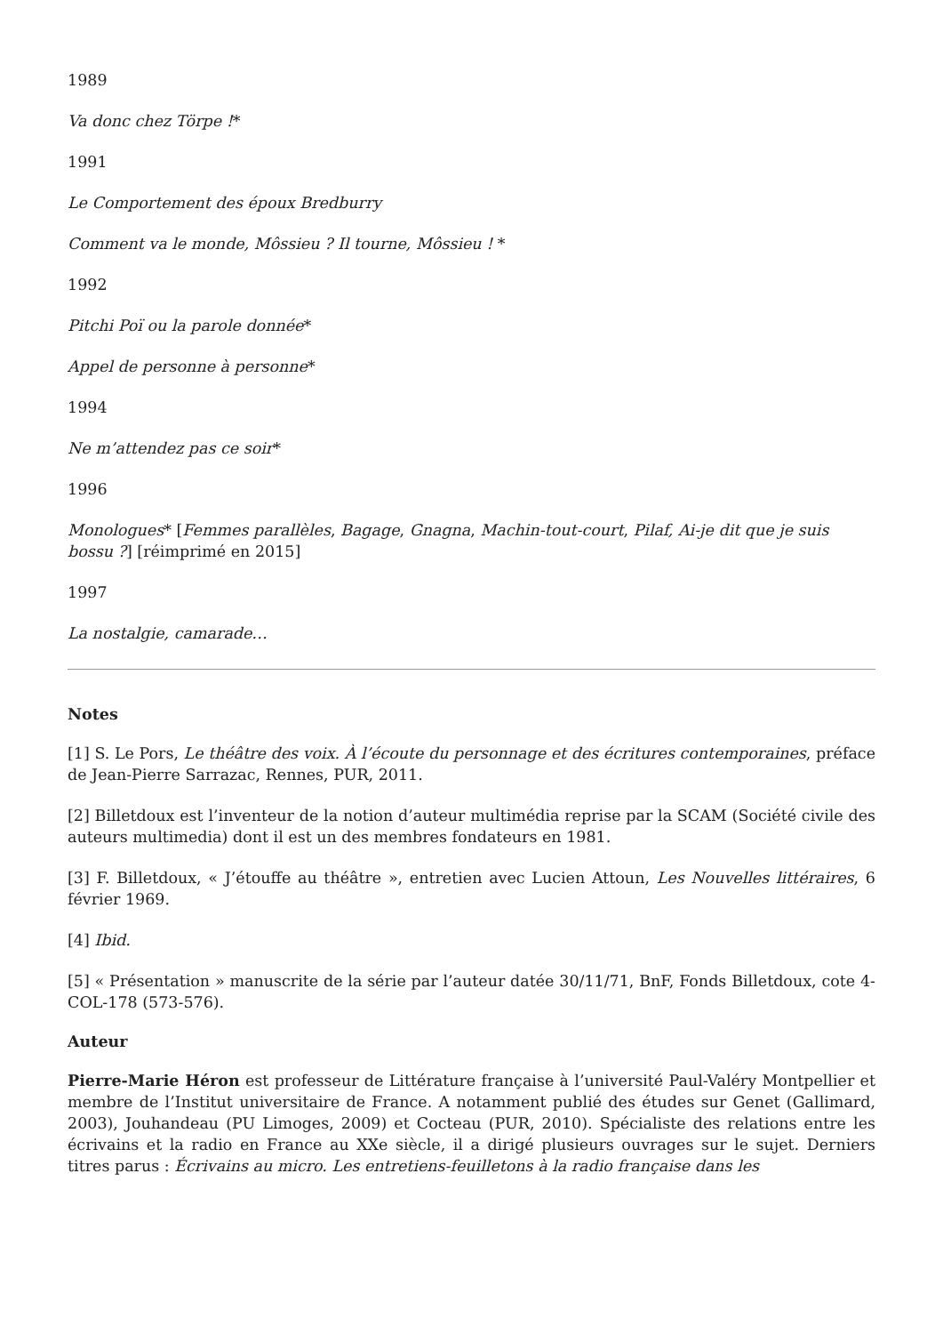1989
Va donc chez Törpe !*
1991
Le Comportement des époux Bredburry
Comment va le monde, Môssieu ? Il tourne, Môssieu ! *
1992
Pitchi Poï ou la parole donnée*
Appel de personne à personne*
1994
Ne m’attendez pas ce soir*
1996
Monologues* [Femmes parallèles, Bagage, Gnagna, Machin-tout-court, Pilaf, Ai-je dit que je suis bossu ?] [réimprimé en 2015]
1997
La nostalgie, camarade…
Notes
[1] S. Le Pors, Le théâtre des voix. À l’écoute du personnage et des écritures contemporaines, préface de Jean-Pierre Sarrazac, Rennes, PUR, 2011.
[2] Billetdoux est l’inventeur de la notion d’auteur multimédia reprise par la SCAM (Société civile des auteurs multimedia) dont il est un des membres fondateurs en 1981.
[3] F. Billetdoux, « J’étouffe au théâtre », entretien avec Lucien Attoun, Les Nouvelles littéraires, 6 février 1969.
[4] Ibid.
[5] « Présentation » manuscrite de la série par l’auteur datée 30/11/71, BnF, Fonds Billetdoux, cote 4-COL-178 (573-576).
Auteur
Pierre-Marie Héron est professeur de Littérature française à l’université Paul-Valéry Montpellier et membre de l’Institut universitaire de France. A notamment publié des études sur Genet (Gallimard, 2003), Jouhandeau (PU Limoges, 2009) et Cocteau (PUR, 2010). Spécialiste des relations entre les écrivains et la radio en France au XXe siècle, il a dirigé plusieurs ouvrages sur le sujet. Derniers titres parus : Écrivains au micro. Les entretiens-feuilletons à la radio française dans les